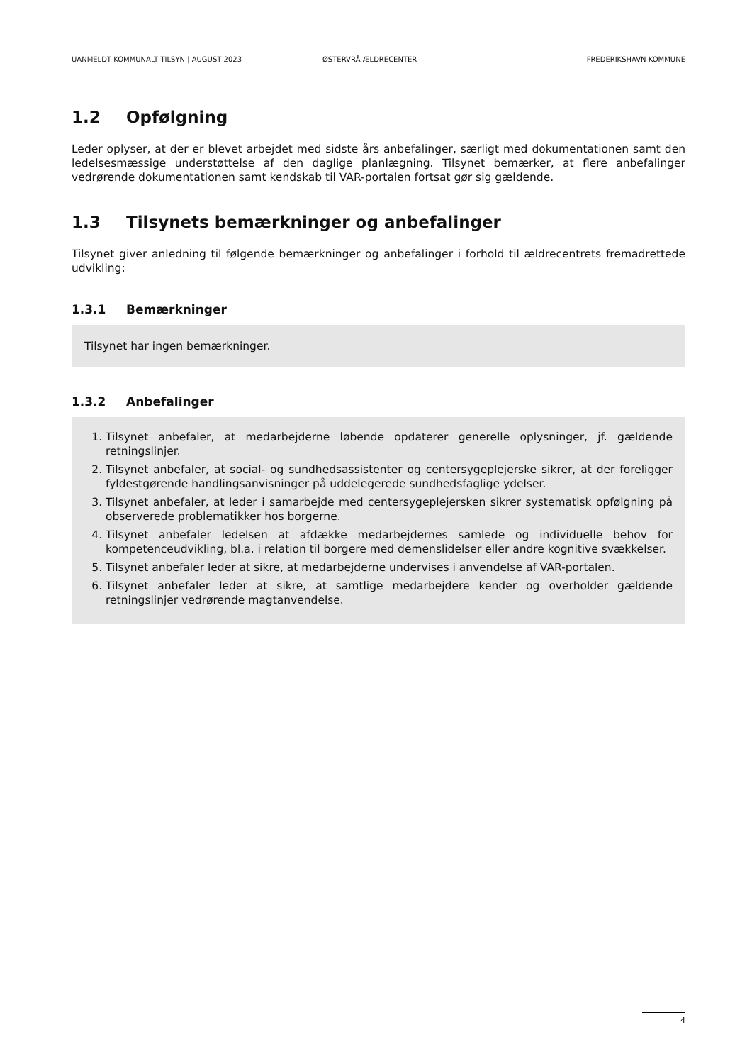UANMELDT KOMMUNALT TILSYN | AUGUST 2023
ØSTERVRÅ ÆLDRECENTER
FREDERIKSHAVN KOMMUNE
1.2 Opfølgning
Leder oplyser, at der er blevet arbejdet med sidste års anbefalinger, særligt med dokumentationen samt den ledelsesmæssige understøttelse af den daglige planlægning. Tilsynet bemærker, at flere anbefalinger vedrørende dokumentationen samt kendskab til VAR-portalen fortsat gør sig gældende.
1.3 Tilsynets bemærkninger og anbefalinger
Tilsynet giver anledning til følgende bemærkninger og anbefalinger i forhold til ældrecentrets fremadrettede udvikling:
1.3.1 Bemærkninger
Tilsynet har ingen bemærkninger.
1.3.2 Anbefalinger
1. Tilsynet anbefaler, at medarbejderne løbende opdaterer generelle oplysninger, jf. gældende retningslinjer.
2. Tilsynet anbefaler, at social- og sundhedsassistenter og centersygeplejerske sikrer, at der foreligger fyldestgørende handlingsanvisninger på uddelegerede sundhedsfaglige ydelser.
3. Tilsynet anbefaler, at leder i samarbejde med centersygeplejersken sikrer systematisk opfølgning på observerede problematikker hos borgerne.
4. Tilsynet anbefaler ledelsen at afdække medarbejdernes samlede og individuelle behov for kompetenceudvikling, bl.a. i relation til borgere med demenslidelser eller andre kognitive svækkelser.
5. Tilsynet anbefaler leder at sikre, at medarbejderne undervises i anvendelse af VAR-portalen.
6. Tilsynet anbefaler leder at sikre, at samtlige medarbejdere kender og overholder gældende retningslinjer vedrørende magtanvendelse.
4